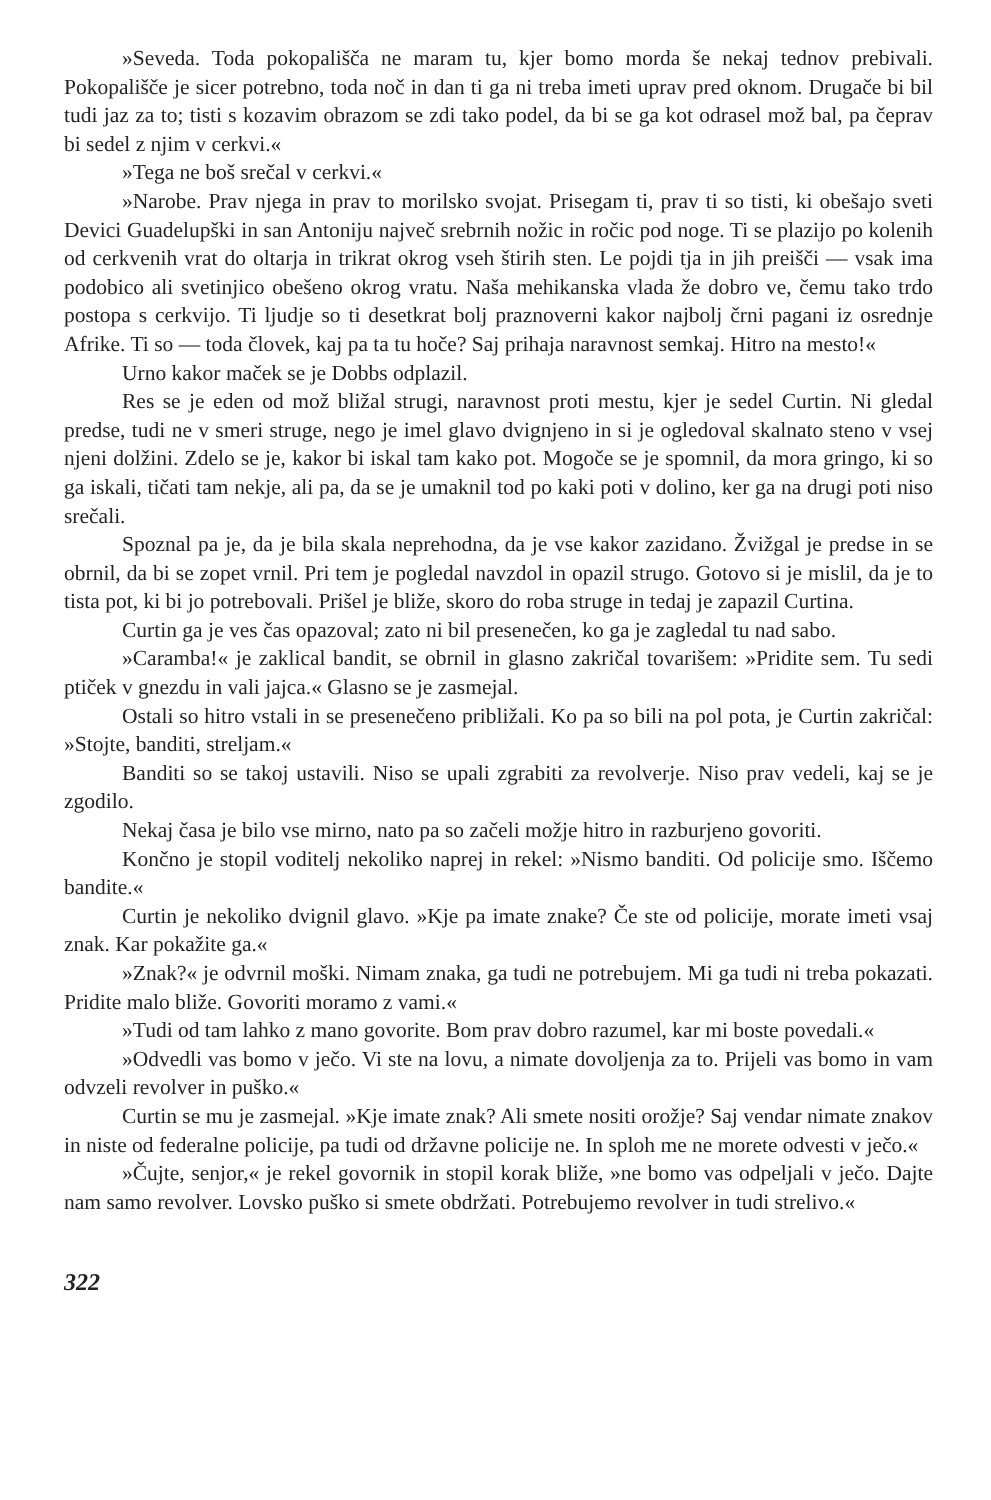»Seveda. Toda pokopališča ne maram tu, kjer bomo morda še nekaj tednov prebivali. Pokopališče je sicer potrebno, toda noč in dan ti ga ni treba imeti uprav pred oknom. Drugače bi bil tudi jaz za to; tisti s kozavim obrazom se zdi tako podel, da bi se ga kot odrasel mož bal, pa čeprav bi sedel z njim v cerkvi.«
»Tega ne boš srečal v cerkvi.«
»Narobe. Prav njega in prav to morilsko svojat. Prisegam ti, prav ti so tisti, ki obešajo sveti Devici Guadelupški in san Antoniju največ srebrnih nožic in ročic pod noge. Ti se plazijo po kolenih od cerkvenih vrat do oltarja in trikrat okrog vseh štirih sten. Le pojdi tja in jih preišči — vsak ima podobico ali svetinjico obešeno okrog vratu. Naša mehikanska vlada že dobro ve, čemu tako trdo postopa s cerkvijo. Ti ljudje so ti desetkrat bolj praznoverni kakor najbolj črni pagani iz osrednje Afrike. Ti so — toda človek, kaj pa ta tu hoče? Saj prihaja naravnost semkaj. Hitro na mesto!«
Urno kakor maček se je Dobbs odplazil.
Res se je eden od mož bližal strugi, naravnost proti mestu, kjer je sedel Curtin. Ni gledal predse, tudi ne v smeri struge, nego je imel glavo dvignjeno in si je ogledoval skalnato steno v vsej njeni dolžini. Zdelo se je, kakor bi iskal tam kako pot. Mogoče se je spomnil, da mora gringo, ki so ga iskali, tičati tam nekje, ali pa, da se je umaknil tod po kaki poti v dolino, ker ga na drugi poti niso srečali.
Spoznal pa je, da je bila skala neprehodna, da je vse kakor zazidano. Žvižgal je predse in se obrnil, da bi se zopet vrnil. Pri tem je pogledal navzdol in opazil strugo. Gotovo si je mislil, da je to tista pot, ki bi jo potrebovali. Prišel je bliže, skoro do roba struge in tedaj je zapazil Curtina.
Curtin ga je ves čas opazoval; zato ni bil presenečen, ko ga je zagledal tu nad sabo.
»Caramba!« je zaklical bandit, se obrnil in glasno zakričal tovarišem: »Pridite sem. Tu sedi ptiček v gnezdu in vali jajca.« Glasno se je zasmejal.
Ostali so hitro vstali in se presenečeno približali. Ko pa so bili na pol pota, je Curtin zakričal: »Stojte, banditi, streljam.«
Banditi so se takoj ustavili. Niso se upali zgrabiti za revolverje. Niso prav vedeli, kaj se je zgodilo.
Nekaj časa je bilo vse mirno, nato pa so začeli možje hitro in razburjeno govoriti.
Končno je stopil voditelj nekoliko naprej in rekel: »Nismo banditi. Od policije smo. Iščemo bandite.«
Curtin je nekoliko dvignil glavo. »Kje pa imate znake? Če ste od policije, morate imeti vsaj znak. Kar pokažite ga.«
»Znak?« je odvrnil moški. Nimam znaka, ga tudi ne potrebujem. Mi ga tudi ni treba pokazati. Pridite malo bliže. Govoriti moramo z vami.«
»Tudi od tam lahko z mano govorite. Bom prav dobro razumel, kar mi boste povedali.«
»Odvedli vas bomo v ječo. Vi ste na lovu, a nimate dovoljenja za to. Prijeli vas bomo in vam odvzeli revolver in puško.«
Curtin se mu je zasmejal. »Kje imate znak? Ali smete nositi orožje? Saj vendar nimate znakov in niste od federalne policije, pa tudi od državne policije ne. In sploh me ne morete odvesti v ječo.«
»Čujte, senjor,« je rekel govornik in stopil korak bliže, »ne bomo vas odpeljali v ječo. Dajte nam samo revolver. Lovsko puško si smete obdržati. Potrebujemo revolver in tudi strelivo.«
322